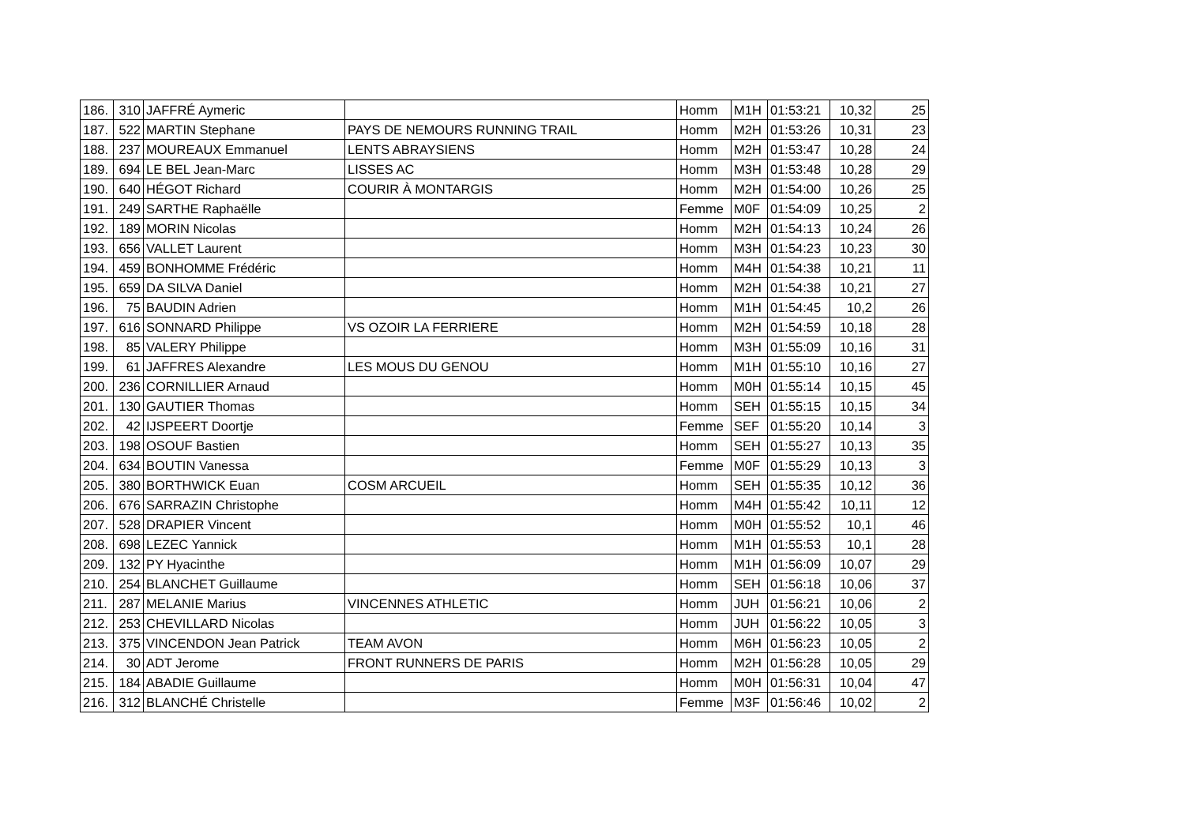| 186. | 310 | JAFFRÉ Aymeric | | Homm | M1H | 01:53:21 | 10,32 | 25 |
| 187. | 522 | MARTIN Stephane | PAYS DE NEMOURS RUNNING TRAIL | Homm | M2H | 01:53:26 | 10,31 | 23 |
| 188. | 237 | MOUREAUX Emmanuel | LENTS ABRAYSIENS | Homm | M2H | 01:53:47 | 10,28 | 24 |
| 189. | 694 | LE BEL Jean-Marc | LISSES AC | Homm | M3H | 01:53:48 | 10,28 | 29 |
| 190. | 640 | HÉGOT Richard | COURIR À MONTARGIS | Homm | M2H | 01:54:00 | 10,26 | 25 |
| 191. | 249 | SARTHE Raphaëlle | | Femme | M0F | 01:54:09 | 10,25 | 2 |
| 192. | 189 | MORIN Nicolas | | Homm | M2H | 01:54:13 | 10,24 | 26 |
| 193. | 656 | VALLET Laurent | | Homm | M3H | 01:54:23 | 10,23 | 30 |
| 194. | 459 | BONHOMME Frédéric | | Homm | M4H | 01:54:38 | 10,21 | 11 |
| 195. | 659 | DA SILVA Daniel | | Homm | M2H | 01:54:38 | 10,21 | 27 |
| 196. | 75 | BAUDIN Adrien | | Homm | M1H | 01:54:45 | 10,2 | 26 |
| 197. | 616 | SONNARD Philippe | VS OZOIR LA FERRIERE | Homm | M2H | 01:54:59 | 10,18 | 28 |
| 198. | 85 | VALERY Philippe | | Homm | M3H | 01:55:09 | 10,16 | 31 |
| 199. | 61 | JAFFRES Alexandre | LES MOUS DU GENOU | Homm | M1H | 01:55:10 | 10,16 | 27 |
| 200. | 236 | CORNILLIER Arnaud | | Homm | M0H | 01:55:14 | 10,15 | 45 |
| 201. | 130 | GAUTIER Thomas | | Homm | SEH | 01:55:15 | 10,15 | 34 |
| 202. | 42 | IJSPEERT Doortje | | Femme | SEF | 01:55:20 | 10,14 | 3 |
| 203. | 198 | OSOUF Bastien | | Homm | SEH | 01:55:27 | 10,13 | 35 |
| 204. | 634 | BOUTIN Vanessa | | Femme | M0F | 01:55:29 | 10,13 | 3 |
| 205. | 380 | BORTHWICK Euan | COSM ARCUEIL | Homm | SEH | 01:55:35 | 10,12 | 36 |
| 206. | 676 | SARRAZIN Christophe | | Homm | M4H | 01:55:42 | 10,11 | 12 |
| 207. | 528 | DRAPIER Vincent | | Homm | M0H | 01:55:52 | 10,1 | 46 |
| 208. | 698 | LEZEC Yannick | | Homm | M1H | 01:55:53 | 10,1 | 28 |
| 209. | 132 | PY Hyacinthe | | Homm | M1H | 01:56:09 | 10,07 | 29 |
| 210. | 254 | BLANCHET Guillaume | | Homm | SEH | 01:56:18 | 10,06 | 37 |
| 211. | 287 | MELANIE Marius | VINCENNES ATHLETIC | Homm | JUH | 01:56:21 | 10,06 | 2 |
| 212. | 253 | CHEVILLARD Nicolas | | Homm | JUH | 01:56:22 | 10,05 | 3 |
| 213. | 375 | VINCENDON Jean Patrick | TEAM AVON | Homm | M6H | 01:56:23 | 10,05 | 2 |
| 214. | 30 | ADT Jerome | FRONT RUNNERS DE PARIS | Homm | M2H | 01:56:28 | 10,05 | 29 |
| 215. | 184 | ABADIE Guillaume | | Homm | M0H | 01:56:31 | 10,04 | 47 |
| 216. | 312 | BLANCHÉ Christelle | | Femme | M3F | 01:56:46 | 10,02 | 2 |